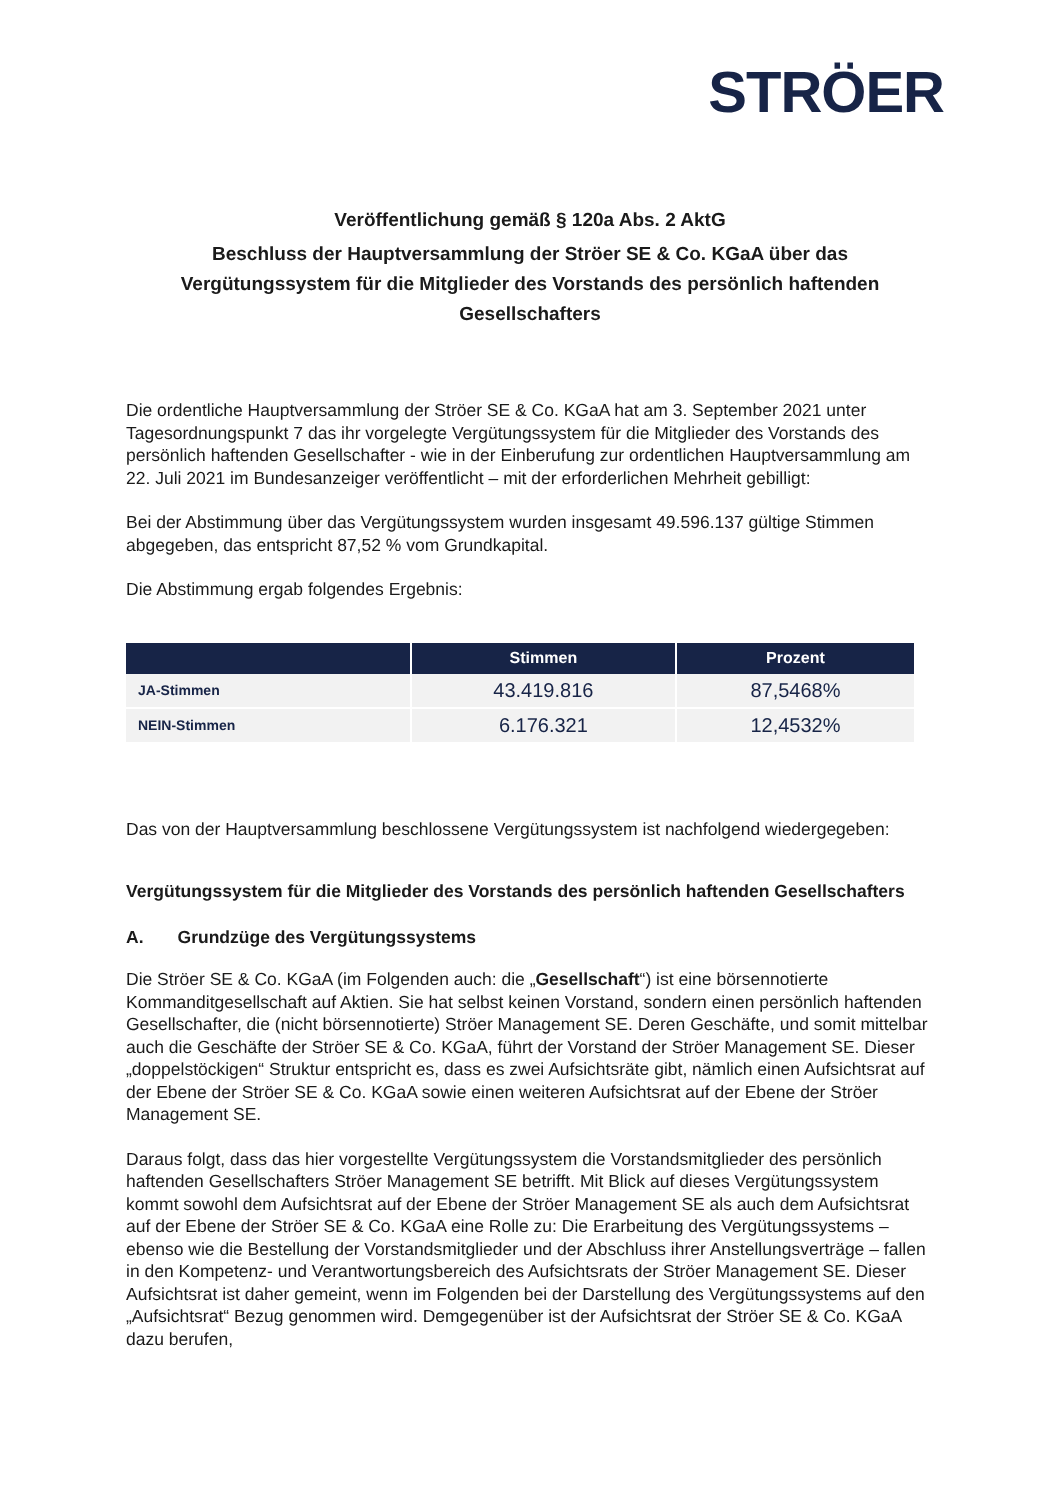STRÖER
Veröffentlichung gemäß § 120a Abs. 2 AktG
Beschluss der Hauptversammlung der Ströer SE & Co. KGaA über das Vergütungssystem für die Mitglieder des Vorstands des persönlich haftenden Gesellschafters
Die ordentliche Hauptversammlung der Ströer SE & Co. KGaA hat am 3. September 2021 unter Tagesordnungspunkt 7 das ihr vorgelegte Vergütungssystem für die Mitglieder des Vorstands des persönlich haftenden Gesellschafter - wie in der Einberufung zur ordentlichen Hauptversammlung am 22. Juli 2021 im Bundesanzeiger veröffentlicht – mit der erforderlichen Mehrheit gebilligt:
Bei der Abstimmung über das Vergütungssystem wurden insgesamt 49.596.137 gültige Stimmen abgegeben, das entspricht 87,52 % vom Grundkapital.
Die Abstimmung ergab folgendes Ergebnis:
| | Stimmen | Prozent |
| --- | --- | --- |
| JA-Stimmen | 43.419.816 | 87,5468% |
| NEIN-Stimmen | 6.176.321 | 12,4532% |
Das von der Hauptversammlung beschlossene Vergütungssystem ist nachfolgend wiedergegeben:
Vergütungssystem für die Mitglieder des Vorstands des persönlich haftenden Gesellschafters
A. Grundzüge des Vergütungssystems
Die Ströer SE & Co. KGaA (im Folgenden auch: die „Gesellschaft“) ist eine börsennotierte Kommanditgesellschaft auf Aktien. Sie hat selbst keinen Vorstand, sondern einen persönlich haftenden Gesellschafter, die (nicht börsennotierte) Ströer Management SE. Deren Geschäfte, und somit mittelbar auch die Geschäfte der Ströer SE & Co. KGaA, führt der Vorstand der Ströer Management SE. Dieser „doppelstöckigen“ Struktur entspricht es, dass es zwei Aufsichtsräte gibt, nämlich einen Aufsichtsrat auf der Ebene der Ströer SE & Co. KGaA sowie einen weiteren Aufsichtsrat auf der Ebene der Ströer Management SE.
Daraus folgt, dass das hier vorgestellte Vergütungssystem die Vorstandsmitglieder des persönlich haftenden Gesellschafters Ströer Management SE betrifft. Mit Blick auf dieses Vergütungssystem kommt sowohl dem Aufsichtsrat auf der Ebene der Ströer Management SE als auch dem Aufsichtsrat auf der Ebene der Ströer SE & Co. KGaA eine Rolle zu: Die Erarbeitung des Vergütungssystems – ebenso wie die Bestellung der Vorstandsmitglieder und der Abschluss ihrer Anstellungsverträge – fallen in den Kompetenz- und Verantwortungsbereich des Aufsichtsrats der Ströer Management SE. Dieser Aufsichtsrat ist daher gemeint, wenn im Folgenden bei der Darstellung des Vergütungssystems auf den „Aufsichtsrat“ Bezug genommen wird. Demgegenüber ist der Aufsichtsrat der Ströer SE & Co. KGaA dazu berufen,